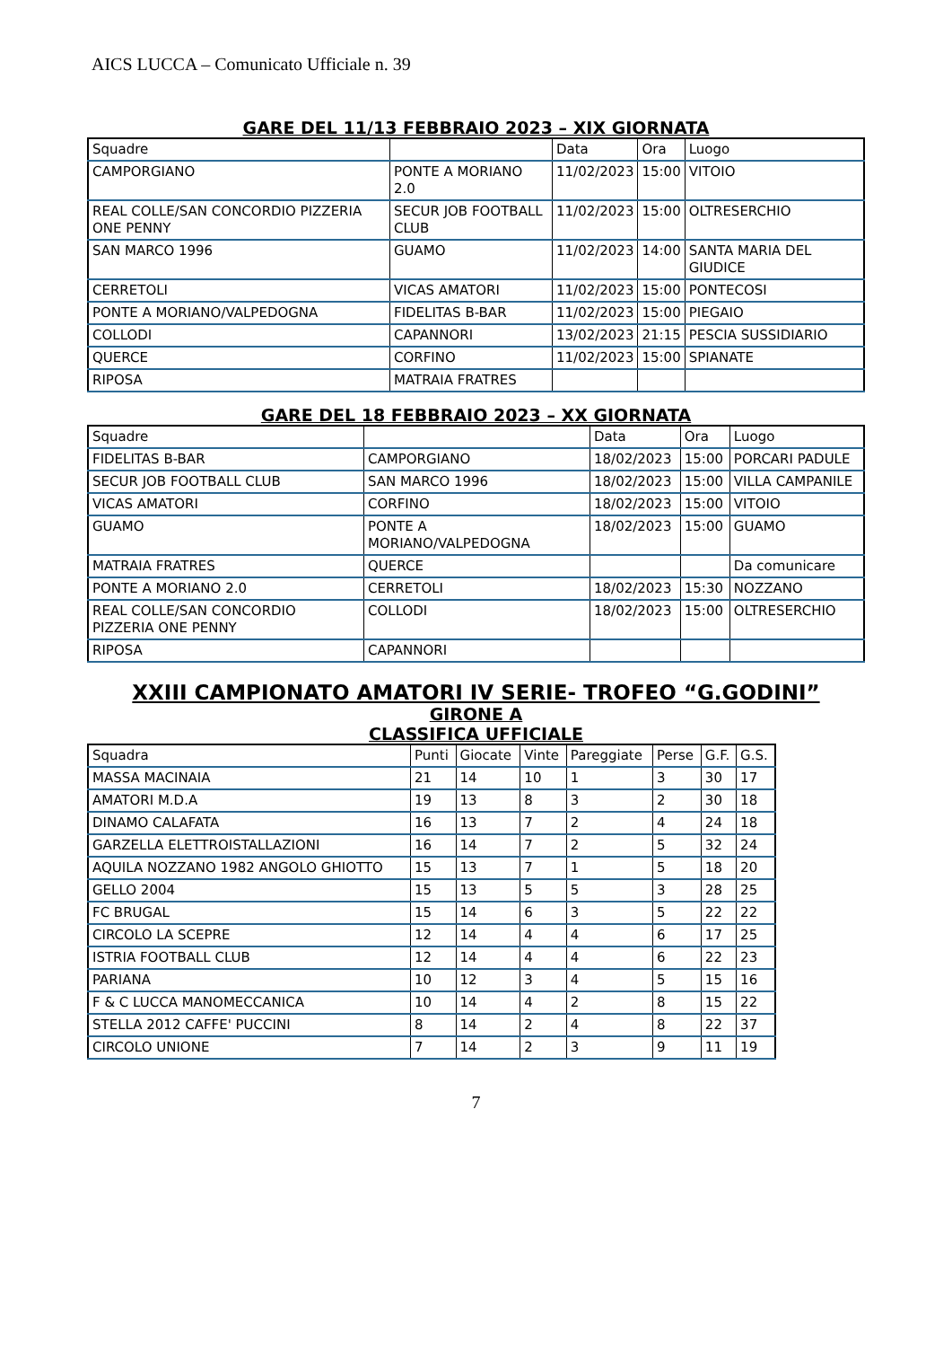AICS LUCCA – Comunicato Ufficiale n. 39
GARE DEL 11/13 FEBBRAIO 2023 – XIX GIORNATA
| Squadre | | Data | Ora | Luogo |
| --- | --- | --- | --- | --- |
| CAMPORGIANO | PONTE A MORIANO 2.0 | 11/02/2023 | 15:00 | VITOIO |
| REAL COLLE/SAN CONCORDIO PIZZERIA ONE PENNY | SECUR JOB FOOTBALL CLUB | 11/02/2023 | 15:00 | OLTRESERCHIO |
| SAN MARCO 1996 | GUAMO | 11/02/2023 | 14:00 | SANTA MARIA DEL GIUDICE |
| CERRETOLI | VICAS AMATORI | 11/02/2023 | 15:00 | PONTECOSI |
| PONTE A MORIANO/VALPEDOGNA | FIDELITAS B-BAR | 11/02/2023 | 15:00 | PIEGAIO |
| COLLODI | CAPANNORI | 13/02/2023 | 21:15 | PESCIA SUSSIDIARIO |
| QUERCE | CORFINO | 11/02/2023 | 15:00 | SPIANATE |
| RIPOSA | MATRAIA FRATRES | | | |
GARE DEL 18 FEBBRAIO 2023 – XX GIORNATA
| Squadre | | Data | Ora | Luogo |
| --- | --- | --- | --- | --- |
| FIDELITAS B-BAR | CAMPORGIANO | 18/02/2023 | 15:00 | PORCARI PADULE |
| SECUR JOB FOOTBALL CLUB | SAN MARCO 1996 | 18/02/2023 | 15:00 | VILLA CAMPANILE |
| VICAS AMATORI | CORFINO | 18/02/2023 | 15:00 | VITOIO |
| GUAMO | PONTE A MORIANO/VALPEDOGNA | 18/02/2023 | 15:00 | GUAMO |
| MATRAIA FRATRES | QUERCE | | | Da comunicare |
| PONTE A MORIANO 2.0 | CERRETOLI | 18/02/2023 | 15:30 | NOZZANO |
| REAL COLLE/SAN CONCORDIO PIZZERIA ONE PENNY | COLLODI | 18/02/2023 | 15:00 | OLTRESERCHIO |
| RIPOSA | CAPANNORI | | | |
XXIII CAMPIONATO AMATORI IV SERIE- TROFEO “G.GODINI”
GIRONE A
CLASSIFICA UFFICIALE
| Squadra | Punti | Giocate | Vinte | Pareggiate | Perse | G.F. | G.S. |
| --- | --- | --- | --- | --- | --- | --- | --- |
| MASSA MACINAIA | 21 | 14 | 10 | 1 | 3 | 30 | 17 |
| AMATORI M.D.A | 19 | 13 | 8 | 3 | 2 | 30 | 18 |
| DINAMO CALAFATA | 16 | 13 | 7 | 2 | 4 | 24 | 18 |
| GARZELLA ELETTROISTALLAZIONI | 16 | 14 | 7 | 2 | 5 | 32 | 24 |
| AQUILA NOZZANO 1982 ANGOLO GHIOTTO | 15 | 13 | 7 | 1 | 5 | 18 | 20 |
| GELLO 2004 | 15 | 13 | 5 | 5 | 3 | 28 | 25 |
| FC BRUGAL | 15 | 14 | 6 | 3 | 5 | 22 | 22 |
| CIRCOLO LA SCEPRE | 12 | 14 | 4 | 4 | 6 | 17 | 25 |
| ISTRIA FOOTBALL CLUB | 12 | 14 | 4 | 4 | 6 | 22 | 23 |
| PARIANA | 10 | 12 | 3 | 4 | 5 | 15 | 16 |
| F & C LUCCA MANOMECCANICA | 10 | 14 | 4 | 2 | 8 | 15 | 22 |
| STELLA 2012 CAFFE' PUCCINI | 8 | 14 | 2 | 4 | 8 | 22 | 37 |
| CIRCOLO UNIONE | 7 | 14 | 2 | 3 | 9 | 11 | 19 |
7